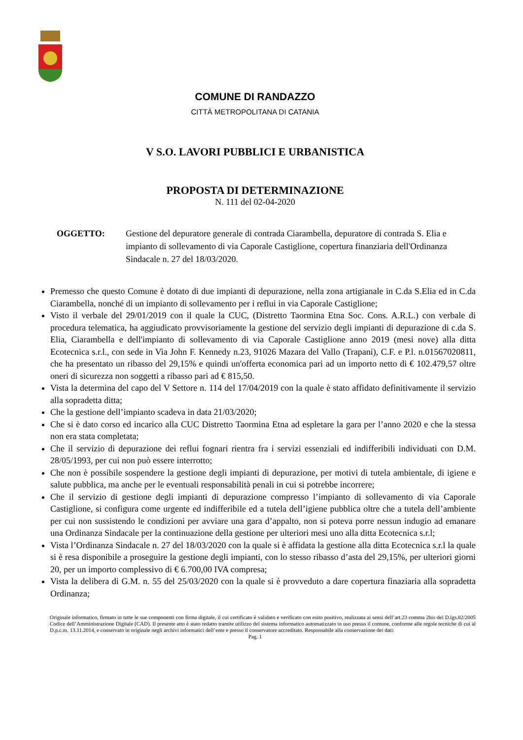COMUNE DI RANDAZZO
CITTÀ METROPOLITANA DI CATANIA
V S.O. LAVORI PUBBLICI E URBANISTICA
PROPOSTA DI DETERMINAZIONE
N. 111 del 02-04-2020
OGGETTO: Gestione del depuratore generale di contrada Ciarambella, depuratore di contrada S. Elia e impianto di sollevamento di via Caporale Castiglione, copertura finanziaria dell'Ordinanza Sindacale n. 27 del 18/03/2020.
Premesso che questo Comune è dotato di due impianti di depurazione, nella zona artigianale in C.da S.Elia ed in C.da Ciarambella, nonché di un impianto di sollevamento per i reflui in via Caporale Castiglione;
Visto il verbale del 29/01/2019 con il quale la CUC, (Distretto Taormina Etna Soc. Cons. A.R.L.) con verbale di procedura telematica, ha aggiudicato provvisoriamente la gestione del servizio degli impianti di depurazione di c.da S. Elia, Ciarambella e dell'impianto di sollevamento di via Caporale Castiglione anno 2019 (mesi nove) alla ditta Ecotecnica s.r.l., con sede in Via John F. Kennedy n.23, 91026 Mazara del Vallo (Trapani), C.F. e P.l. n.01567020811, che ha presentato un ribasso del 29,15% e quindi un'offerta economica pari ad un importo netto di € 102.479,57 oltre oneri di sicurezza non soggetti a ribasso pari ad € 815,50.
Vista la determina del capo del V Settore n. 114 del 17/04/2019 con la quale è stato affidato definitivamente il servizio alla sopradetta ditta;
Che la gestione dell’impianto scadeva in data 21/03/2020;
Che si è dato corso ed incarico alla CUC Distretto Taormina Etna ad espletare la gara per l’anno 2020 e che la stessa non era stata completata;
Che il servizio di depurazione dei reflui fognari rientra fra i servizi essenziali ed indifferibili individuati con D.M. 28/05/1993, per cui non può essere interrotto;
Che non è possibile sospendere la gestione degli impianti di depurazione, per motivi di tutela ambientale, di igiene e salute pubblica, ma anche per le eventuali responsabilità penali in cui si potrebbe incorrere;
Che il servizio di gestione degli impianti di depurazione compresso l’impianto di sollevamento di via Caporale Castiglione, si configura come urgente ed indifferibile ed a tutela dell’igiene pubblica oltre che a tutela dell’ambiente per cui non sussistendo le condizioni per avviare una gara d’appalto, non si poteva porre nessun indugio ad emanare una Ordinanza Sindacale per la continuazione della gestione per ulteriori mesi uno alla ditta Ecotecnica s.r.l;
Vista l’Ordinanza Sindacale n. 27 del 18/03/2020 con la quale si è affidata la gestione alla ditta Ecotecnica s.r.l la quale si è resa disponibile a proseguire la gestione degli impianti, con lo stesso ribasso d’asta del 29,15%, per ulteriori giorni 20, per un importo complessivo di € 6.700,00 IVA compresa;
Vista la delibera di G.M. n. 55 del 25/03/2020 con la quale si è provveduto a dare copertura finaziaria alla sopradetta Ordinanza;
Originale informatico, firmato in tutte le sue componenti con firma digitale, il cui certificato è validato e verificato con esito positivo, realizzata ai sensi dell’art.23 comma 2bis del D.lgs.82/2005 Codice dell’Amministrazione Digitale (CAD). Il presente atto è stato redatto tramite utilizzo del sistema informatico automatizzato in uso presso il comune, conforme alle regole tecniche di cui al D.p.c.m. 13.11.2014, e conservato in originale negli archivi informatici dell’ente e presso il conservatore accreditato. Responsabile alla conservazione dei dati:
Pag. 1